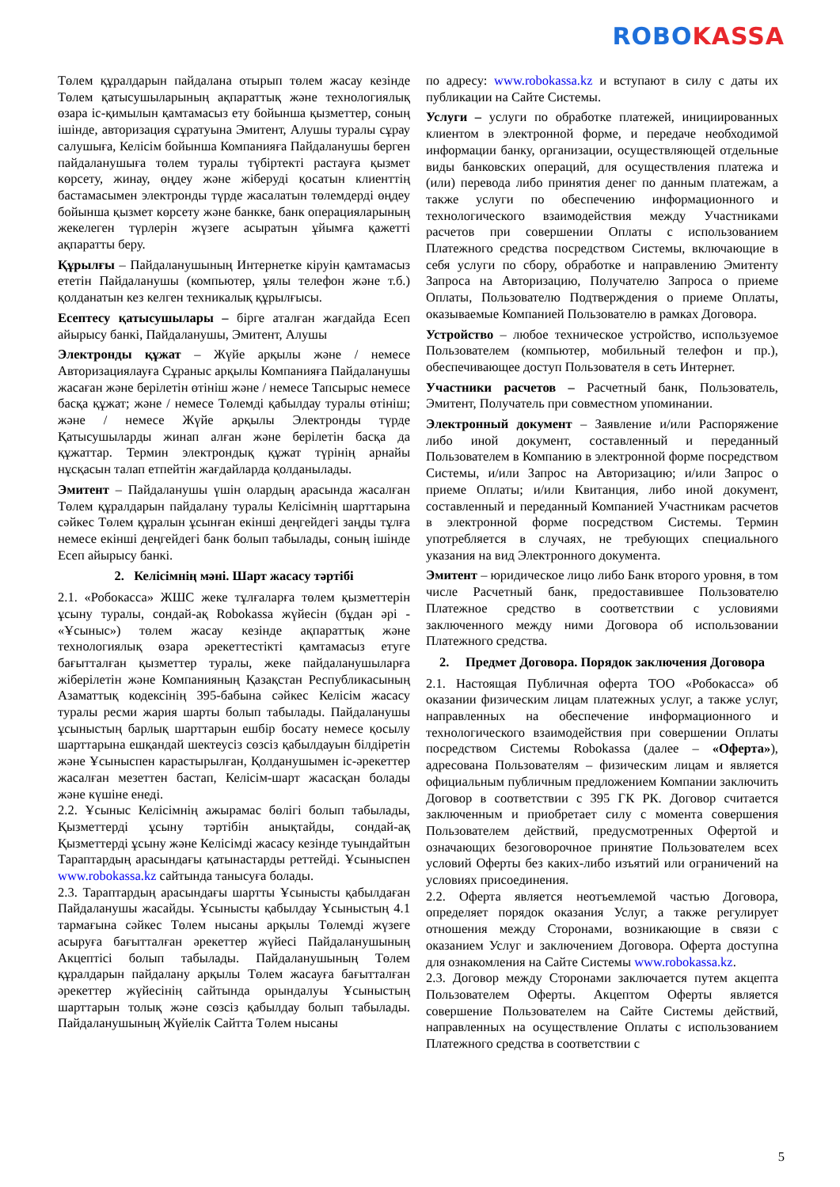ROBO KASSA
Төлем құралдарын пайдалана отырып төлем жасау кезінде Төлем қатысушыларының ақпараттық және технологиялық өзара іс-қимылын қамтамасыз ету бойынша қызметтер, соның ішінде, авторизация сұратуына Эмитент, Алушы туралы сұрау салушыға, Келісім бойынша Компанияға Пайдаланушы берген пайдаланушыға төлем туралы түбіртекті растауға қызмет көрсету, жинау, өңдеу және жіберуді қосатын клиенттің бастамасымен электронды түрде жасалатын төлемдерді өңдеу бойынша қызмет көрсету және банкке, банк операцияларының жекелеген түрлерін жүзеге асыратын ұйымға қажетті ақпаратты беру.
Құрылғы – Пайдаланушының Интернетке кіруін қамтамасыз ететін Пайдаланушы (компьютер, ұялы телефон және т.б.) қолданатын кез келген техникалық құрылғысы.
Есептесу қатысушылары – бірге аталған жағдайда Есеп айырысу банкі, Пайдаланушы, Эмитент, Алушы
Электронды құжат – Жүйе арқылы және / немесе Авторизациялауға Сұраныс арқылы Компанияға Пайдаланушы жасаған және берілетін өтініш және / немесе Тапсырыс немесе басқа құжат; және / немесе Төлемді қабылдау туралы өтініш; және / немесе Жүйе арқылы Электронды түрде Қатысушыларды жинап алған және берілетін басқа да құжаттар. Термин электрондық құжат түрінің арнайы нұсқасын талап етпейтін жағдайларда қолданылады.
Эмитент – Пайдаланушы үшін олардың арасында жасалған Төлем құралдарын пайдалану туралы Келісімнің шарттарына сәйкес Төлем құралын ұсынған екінші деңгейдегі заңды тұлға немесе екінші деңгейдегі банк болып табылады, соның ішінде Есеп айырысу банкі.
2. Келісімнің мәні. Шарт жасасу тәртібі
2.1. «Робокасса» ЖШС жеке тұлғаларға төлем қызметтерін ұсыну туралы, сондай-ақ Robokassa жүйесін (бұдан әрі - «Ұсыныс») төлем жасау кезінде ақпараттық және технологиялық өзара әрекеттестікті қамтамасыз етуге бағытталған қызметтер туралы, жеке пайдаланушыларға жіберілетін және Компанияның Қазақстан Республикасының Азаматтық кодексінің 395-бабына сәйкес Келісім жасасу туралы ресми жария шарты болып табылады. Пайдаланушы ұсыныстың барлық шарттарын ешбір босату немесе қосылу шарттарына ешқандай шектеусіз сөзсіз қабылдауын білдіретін және Ұсыныспен карастырылған, Қолданушымен іс-әрекеттер жасалған мезеттен бастап, Келісім-шарт жасасқан болады және күшіне енеді.
2.2. Ұсыныс Келісімнің ажырамас бөлігі болып табылады, Қызметтерді ұсыну тәртібін анықтайды, сондай-ақ Қызметтерді ұсыну және Келісімді жасасу кезінде туындайтын Тараптардың арасындағы қатынастарды реттейді. Ұсыныспен www.robokassa.kz сайтында танысуға болады.
2.3. Тараптардың арасындағы шартты Ұсынысты қабылдаған Пайдаланушы жасайды. Ұсынысты қабылдау Ұсыныстың 4.1 тармағына сәйкес Төлем нысаны арқылы Төлемді жүзеге асыруға бағытталған әрекеттер жүйесі Пайдаланушының Акцептісі болып табылады. Пайдаланушының Төлем құралдарын пайдалану арқылы Төлем жасауға бағытталған әрекеттер жүйесінің сайтында орындалуы Ұсыныстың шарттарын толық және сөзсіз қабылдау болып табылады. Пайдаланушының Жүйелік Сайтта Төлем нысаны
по адресу: www.robokassa.kz и вступают в силу с даты их публикации на Сайте Системы.
Услуги – услуги по обработке платежей, инициированных клиентом в электронной форме, и передаче необходимой информации банку, организации, осуществляющей отдельные виды банковских операций, для осуществления платежа и (или) перевода либо принятия денег по данным платежам, а также услуги по обеспечению информационного и технологического взаимодействия между Участниками расчетов при совершении Оплаты с использованием Платежного средства посредством Системы, включающие в себя услуги по сбору, обработке и направлению Эмитенту Запроса на Авторизацию, Получателю Запроса о приеме Оплаты, Пользователю Подтверждения о приеме Оплаты, оказываемые Компанией Пользователю в рамках Договора.
Устройство – любое техническое устройство, используемое Пользователем (компьютер, мобильный телефон и пр.), обеспечивающее доступ Пользователя в сеть Интернет.
Участники расчетов – Расчетный банк, Пользователь, Эмитент, Получатель при совместном упоминании.
Электронный документ – Заявление и/или Распоряжение либо иной документ, составленный и переданный Пользователем в Компанию в электронной форме посредством Системы, и/или Запрос на Авторизацию; и/или Запрос о приеме Оплаты; и/или Квитанция, либо иной документ, составленный и переданный Компанией Участникам расчетов в электронной форме посредством Системы. Термин употребляется в случаях, не требующих специального указания на вид Электронного документа.
Эмитент – юридическое лицо либо Банк второго уровня, в том числе Расчетный банк, предоставившее Пользователю Платежное средство в соответствии с условиями заключенного между ними Договора об использовании Платежного средства.
2. Предмет Договора. Порядок заключения Договора
2.1. Настоящая Публичная оферта ТОО «Робокасса» об оказании физическим лицам платежных услуг, а также услуг, направленных на обеспечение информационного и технологического взаимодействия при совершении Оплаты посредством Системы Robokassa (далее – «Оферта»), адресована Пользователям – физическим лицам и является официальным публичным предложением Компании заключить Договор в соответствии с 395 ГК РК. Договор считается заключенным и приобретает силу с момента совершения Пользователем действий, предусмотренных Офертой и означающих безоговорочное принятие Пользователем всех условий Оферты без каких-либо изъятий или ограничений на условиях присоединения.
2.2. Оферта является неотъемлемой частью Договора, определяет порядок оказания Услуг, а также регулирует отношения между Сторонами, возникающие в связи с оказанием Услуг и заключением Договора. Оферта доступна для ознакомления на Сайте Системы www.robokassa.kz.
2.3. Договор между Сторонами заключается путем акцепта Пользователем Оферты. Акцептом Оферты является совершение Пользователем на Сайте Системы действий, направленных на осуществление Оплаты с использованием Платежного средства в соответствии с
5